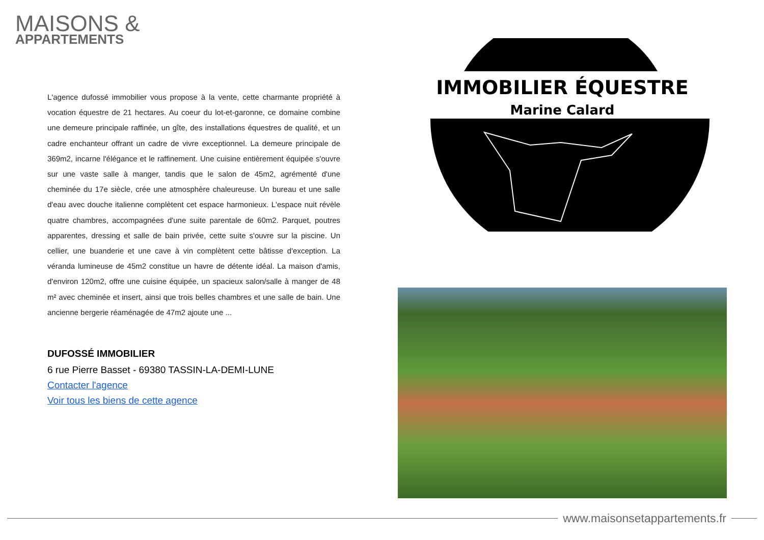MAISONS &
APPARTEMENTS
L'agence dufossé immobilier vous propose à la vente, cette charmante propriété à vocation équestre de 21 hectares. Au coeur du lot-et-garonne, ce domaine combine une demeure principale raffinée, un gîte, des installations équestres de qualité, et un cadre enchanteur offrant un cadre de vivre exceptionnel. La demeure principale de 369m2, incarne l'élégance et le raffinement. Une cuisine entièrement équipée s'ouvre sur une vaste salle à manger, tandis que le salon de 45m2, agrémenté d'une cheminée du 17e siècle, crée une atmosphère chaleureuse. Un bureau et une salle d'eau avec douche italienne complètent cet espace harmonieux. L'espace nuit révèle quatre chambres, accompagnées d'une suite parentale de 60m2. Parquet, poutres apparentes, dressing et salle de bain privée, cette suite s'ouvre sur la piscine. Un cellier, une buanderie et une cave à vin complètent cette bâtisse d'exception. La véranda lumineuse de 45m2 constitue un havre de détente idéal. La maison d'amis, d'environ 120m2, offre une cuisine équipée, un spacieux salon/salle à manger de 48 m² avec cheminée et insert, ainsi que trois belles chambres et une salle de bain. Une ancienne bergerie réaménagée de 47m2 ajoute une ...
DUFOSSÉ IMMOBILIER
6 rue Pierre Basset - 69380 TASSIN-LA-DEMI-LUNE
Contacter l'agence
Voir tous les biens de cette agence
IMMOBILIER ÉQUESTRE
Marine Calard
www.maisonsetappartements.fr